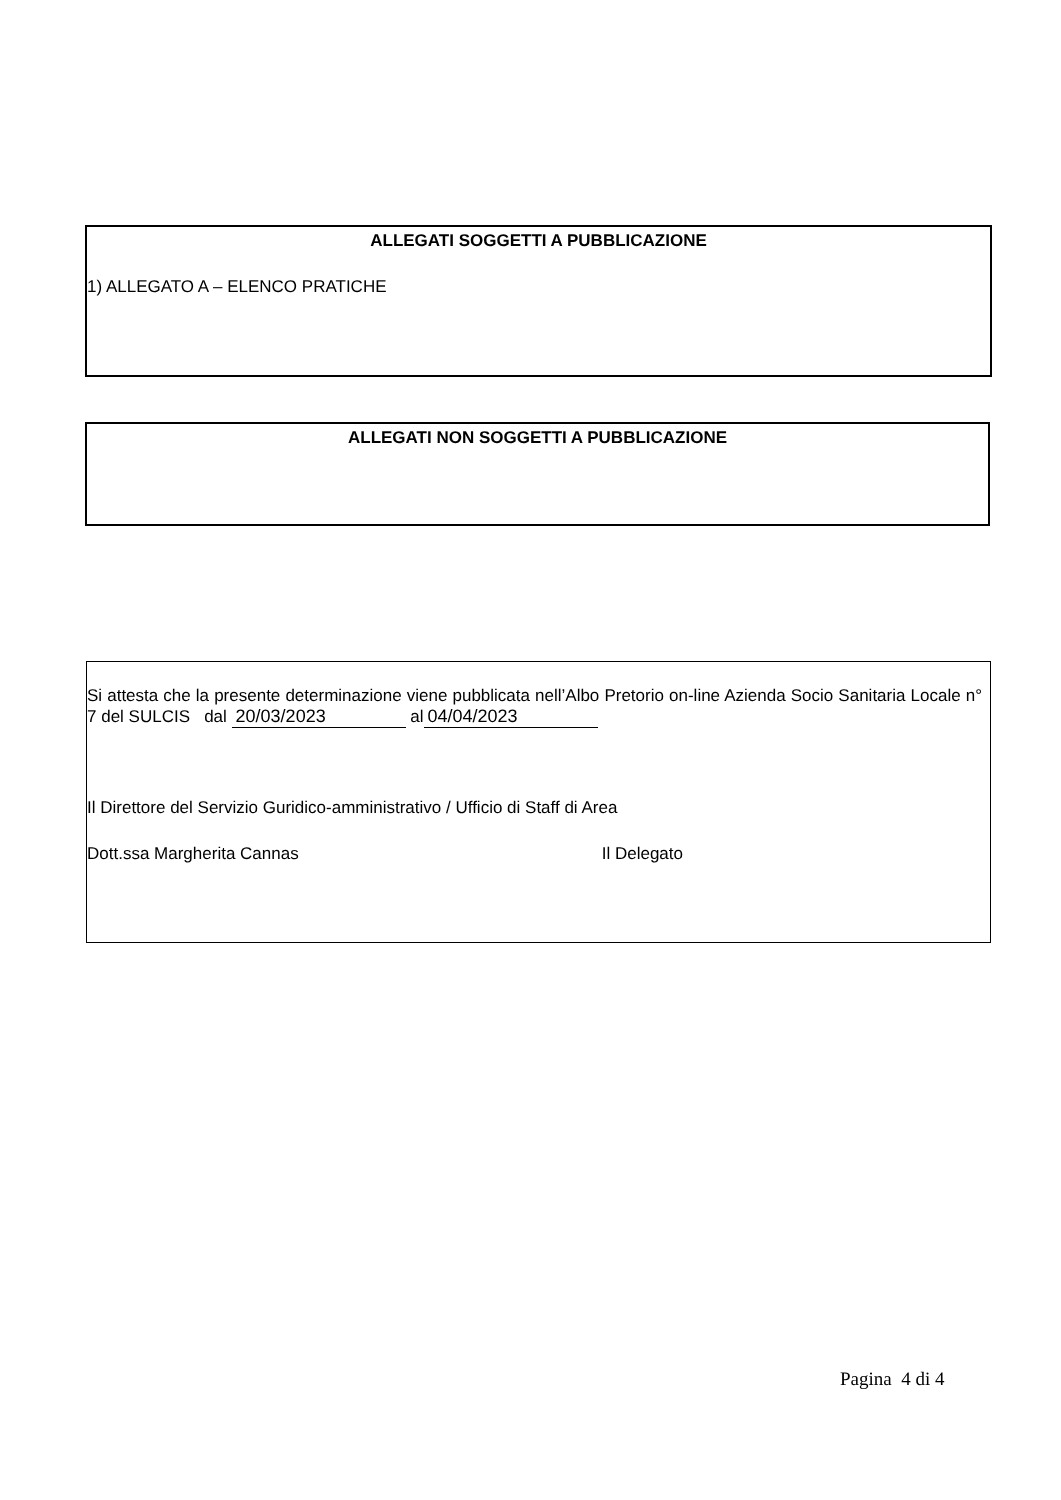ALLEGATI SOGGETTI A PUBBLICAZIONE
1) ALLEGATO A – ELENCO PRATICHE
ALLEGATI NON SOGGETTI A PUBBLICAZIONE
Si attesta che la presente determinazione viene pubblicata nell’Albo Pretorio on-line Azienda Socio Sanitaria Locale n° 7 del SULCIS dal 20/03/2023 al 04/04/2023
Il Direttore del Servizio Guridico-amministrativo / Ufficio di Staff di Area
Dott.ssa Margherita Cannas Il Delegato
Pagina 4 di 4